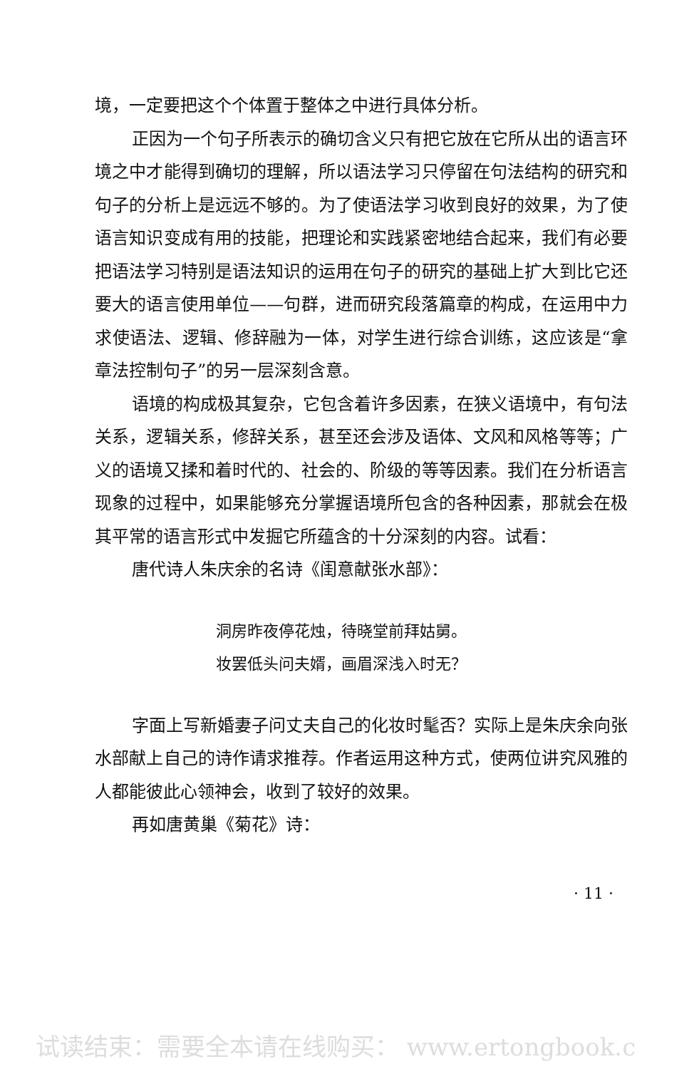境，一定要把这个个体置于整体之中进行具体分析。
正因为一个句子所表示的确切含义只有把它放在它所从出的语言环境之中才能得到确切的理解，所以语法学习只停留在句法结构的研究和句子的分析上是远远不够的。为了使语法学习收到良好的效果，为了使语言知识变成有用的技能，把理论和实践紧密地结合起来，我们有必要把语法学习特别是语法知识的运用在句子的研究的基础上扩大到比它还要大的语言使用单位——句群，进而研究段落篇章的构成，在运用中力求使语法、逻辑、修辞融为一体，对学生进行综合训练，这应该是“拿章法控制句子”的另一层深刻含意。
语境的构成极其复杂，它包含着许多因素，在狭义语境中，有句法关系，逻辑关系，修辞关系，甚至还会涉及语体、文风和风格等等；广义的语境又揉和着时代的、社会的、阶级的等等因素。我们在分析语言现象的过程中，如果能够充分掌握语境所包含的各种因素，那就会在极其平常的语言形式中发掘它所蕴含的十分深刻的内容。试看：
唐代诗人朱庆余的名诗《闺意献张水部》：
洞房昨夜停花烛，待晓堂前拜姑舅。
妆罢低头问夫婿，画眉深浅入时无？
字面上写新婚妻子问丈夫自己的化妆时髦否？实际上是朱庆余向张水部献上自己的诗作请求推荐。作者运用这种方式，使两位讲究风雅的人都能彼此心领神会，收到了较好的效果。
再如唐黄巢《菊花》诗：
· 11 ·
试读结束：需要全本请在线购买： www.ertongbook.c